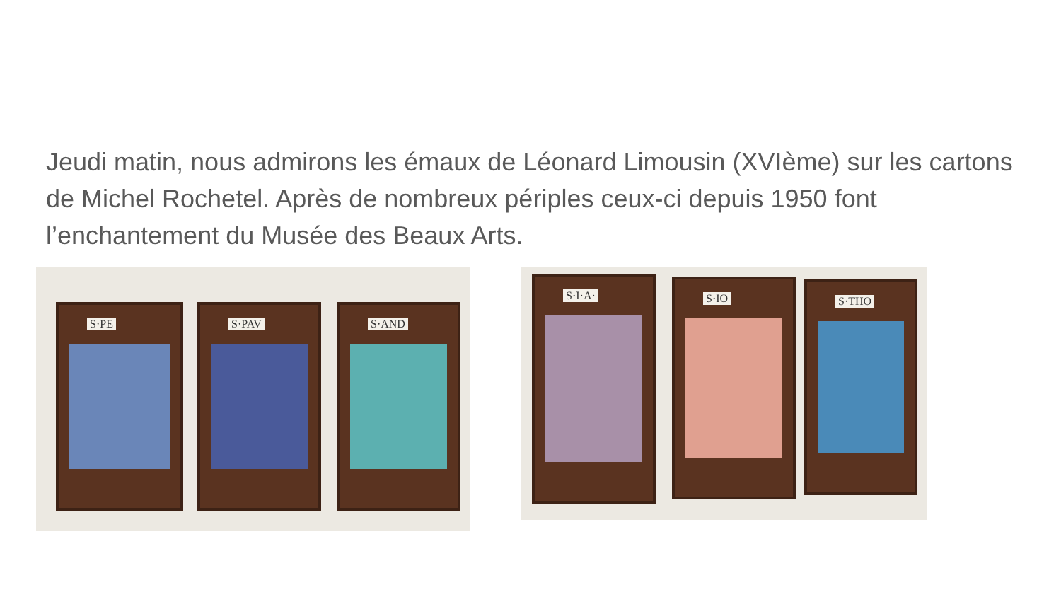Jeudi matin, nous admirons les émaux de Léonard Limousin (XVIème) sur les cartons de Michel Rochetel. Après de nombreux périples ceux-ci depuis 1950 font l’enchantement du Musée des Beaux Arts.
S·PE S·PAV S·AND
S·I·A· S·IO S·THO